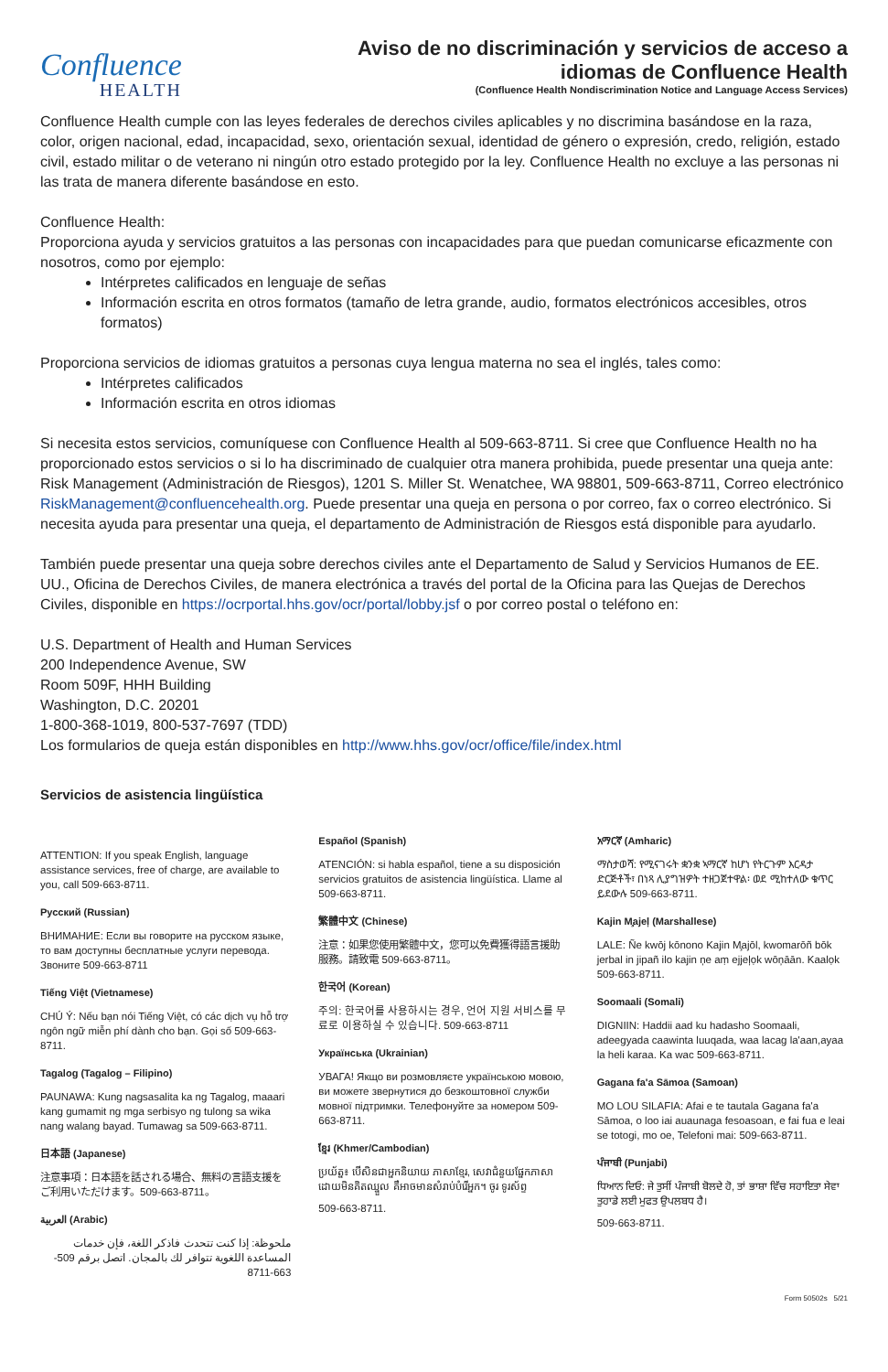Confluence
HEALTH
Aviso de no discriminación y servicios de acceso a
idiomas de Confluence Health
(Confluence Health Nondiscrimination Notice and Language Access Services)
Confluence Health cumple con las leyes federales de derechos civiles aplicables y no discrimina basándose en la raza, color, origen nacional, edad, incapacidad, sexo, orientación sexual, identidad de género o expresión, credo, religión, estado civil, estado militar o de veterano ni ningún otro estado protegido por la ley. Confluence Health no excluye a las personas ni las trata de manera diferente basándose en esto.
Confluence Health:
Proporciona ayuda y servicios gratuitos a las personas con incapacidades para que puedan comunicarse eficazmente con nosotros, como por ejemplo:
Intérpretes calificados en lenguaje de señas
Información escrita en otros formatos (tamaño de letra grande, audio, formatos electrónicos accesibles, otros formatos)
Proporciona servicios de idiomas gratuitos a personas cuya lengua materna no sea el inglés, tales como:
Intérpretes calificados
Información escrita en otros idiomas
Si necesita estos servicios, comuníquese con Confluence Health al 509-663-8711. Si cree que Confluence Health no ha proporcionado estos servicios o si lo ha discriminado de cualquier otra manera prohibida, puede presentar una queja ante: Risk Management (Administración de Riesgos), 1201 S. Miller St. Wenatchee, WA 98801, 509-663-8711, Correo electrónico RiskManagement@confluencehealth.org. Puede presentar una queja en persona o por correo, fax o correo electrónico. Si necesita ayuda para presentar una queja, el departamento de Administración de Riesgos está disponible para ayudarlo.
También puede presentar una queja sobre derechos civiles ante el Departamento de Salud y Servicios Humanos de EE. UU., Oficina de Derechos Civiles, de manera electrónica a través del portal de la Oficina para las Quejas de Derechos Civiles, disponible en https://ocrportal.hhs.gov/ocr/portal/lobby.jsf o por correo postal o teléfono en:
U.S. Department of Health and Human Services
200 Independence Avenue, SW
Room 509F, HHH Building
Washington, D.C. 20201
1-800-368-1019, 800-537-7697 (TDD)
Los formularios de queja están disponibles en http://www.hhs.gov/ocr/office/file/index.html
Servicios de asistencia lingüística
ATTENTION: If you speak English, language assistance services, free of charge, are available to you, call 509-663-8711.
Русский (Russian)
ВНИМАНИЕ: Если вы говорите на русском языке, то вам доступны бесплатные услуги перевода. Звоните 509-663-8711
Tiếng Việt (Vietnamese)
CHÚ Ý: Nếu bạn nói Tiếng Việt, có các dịch vụ hỗ trợ ngôn ngữ miễn phí dành cho bạn. Gọi số 509-663-8711.
Tagalog (Tagalog – Filipino)
PAUNAWA: Kung nagsasalita ka ng Tagalog, maaari kang gumamit ng mga serbisyo ng tulong sa wika nang walang bayad. Tumawag sa 509-663-8711.
日本語 (Japanese)
注意事項：日本語を話される場合、無料の言語支援をご利用いただけます。509-663-8711。
العربية (Arabic)
ملحوظة: إذا كنت تتحدث فاذكر اللغة، فإن خدمات المساعدة اللغوية تتوافر لك بالمجان. اتصل برقم 509-663-8711
Español (Spanish)
ATENCIÓN: si habla español, tiene a su disposición servicios gratuitos de asistencia lingüística. Llame al 509-663-8711.
繁體中文 (Chinese)
注意：如果您使用繁體中文，您可以免費獲得語言援助服務。請致電 509-663-8711。
한국어 (Korean)
주의: 한국어를 사용하시는 경우, 언어 지원 서비스를 무료로 이용하실 수 있습니다. 509-663-8711
Українська (Ukrainian)
УВАГА! Якщо ви розмовляєте українською мовою, ви можете звернутися до безкоштовної служби мовної підтримки. Телефонуйте за номером 509-663-8711.
ខ្មែរ (Khmer/Cambodian)
ប្រយ័ត្ន៖ បើសិនជាអ្នកនិយាយ ភាសាខ្មែរ, សេវាជំនួយផ្នែកភាសា ដោយមិនគិតឈ្នួល គឺអាចមានសំរាប់បំរើអ្នក។ ចូរ ទូរស័ព្ទ
509-663-8711.
አማርኛ (Amharic)
ማስታወሻ: የሚናገሩት ቋንቋ ኣማርኛ ከሆነ የትርጉም እርዳታ ድርጅቶች፣ በነጻ ሊያግዝዎት ተዘጋጀተዋል፡ ወደ ሚከተለው ቁጥር ይደውሉ 509-663-8711.
Kajin M̧ajeļ (Marshallese)
LALE: Ñe kwōj kōnono Kajin M̧ajōl, kwomarōñ bōk jerbal in jipañ ilo kajin ņe aṃ ejjeļọk wōņāān. Kaalọk 509-663-8711.
Soomaali (Somali)
DIGNIIN: Haddii aad ku hadasho Soomaali, adeegyada caawinta luuqada, waa lacag la'aan,ayaa la heli karaa. Ka wac 509-663-8711.
Gagana fa'a Sāmoa (Samoan)
MO LOU SILAFIA: Afai e te tautala Gagana fa'a Sāmoa, o loo iai auaunaga fesoasoan, e fai fua e leai se totogi, mo oe, Telefoni mai: 509-663-8711.
ਪੰਜਾਬੀ (Punjabi)
ਧਿਆਨ ਦਿਓ: ਜੇ ਤੁਸੀਂ ਪੰਜਾਬੀ ਬੋਲਦੇ ਹੋ, ਤਾਂ ਭਾਸ਼ਾ ਵਿੱਚ ਸਹਾਇਤਾ ਸੇਵਾ ਤੁਹਾਡੇ ਲਈ ਮੁਫਤ ਉਪਲਬਧ ਹੈ।
509-663-8711.
Form 50502s 5/21